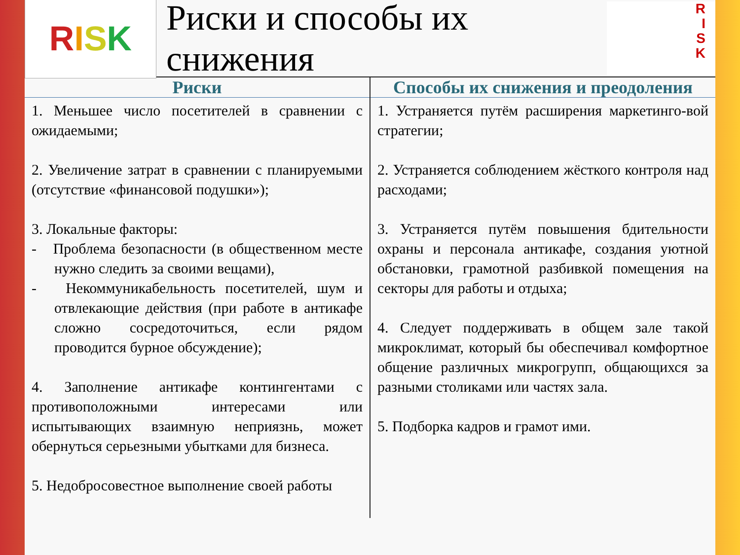RISK
Риски и способы их снижения
R
I
S
K
| Риски | Способы их снижения и преодоления |
| --- | --- |
| 1. Меньшее число посетителей в сравнении с ожидаемыми; 2. Увеличение затрат в сравнении с планируемыми (отсутствие «финансовой подушки»); 3. Локальные факторы: - Проблема безопасности (в общественном месте нужно следить за своими вещами), - Некоммуникабельность посетителей, шум и отвлекающие действия (при работе в антикафе сложно сосредоточиться, если рядом проводится бурное обсуждение); 4. Заполнение антикафе контингентами с противоположными интересами или испытывающих взаимную неприязнь, может обернуться серьезными убытками для бизнеса. 5. Недобросовестное выполнение своей работы | 1. Устраняется путём расширения маркетинго-вой стратегии; 2. Устраняется соблюдением жёсткого контроля над расходами; 3. Устраняется путём повышения бдительности охраны и персонала антикафе, создания уютной обстановки, грамотной разбивкой помещения на секторы для работы и отдыха; 4. Следует поддерживать в общем зале такой микроклимат, который бы обеспечивал комфортное общение различных микрогрупп, общающихся за разными столиками или частях зала. 5. Подборка кадров и грамот ими. |